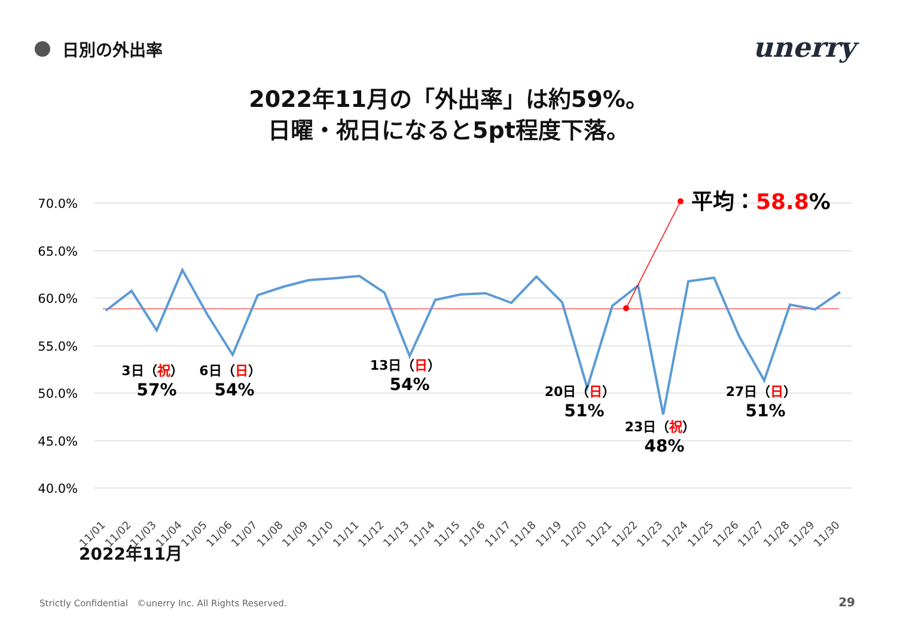日別の外出率 unerry
2022年11月の「外出率」は約59%。
日曜・祝日になると5pt程度下落。
70.0%
65.0%
60.0%
55.0%
50.0%
45.0%
40.0%
平均：58.8%
3日（祝）
57%
6日（日）
54%
13日（日）
54%
20日（日）
51%
23日（祝）
48%
27日（日）
51%
11/01
11/02
11/03
11/04
11/05
11/06
11/07
11/08
11/09
11/10
11/11
11/12
11/13
11/14
11/15
11/16
11/17
11/18
11/19
11/20
11/21
11/22
11/23
11/24
11/25
11/26
11/27
11/28
11/29
11/30
2022年11月
Strictly Confidential　©unerry Inc. All Rights Reserved.
29